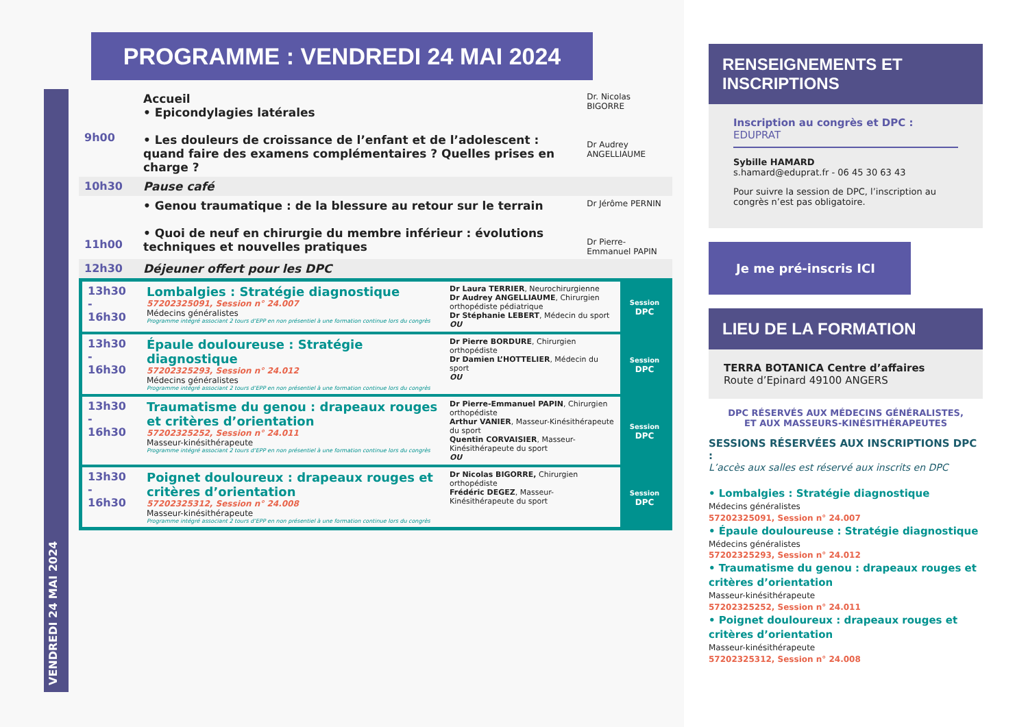PROGRAMME : VENDREDI 24 MAI 2024
VENDREDI 24 MAI 2024
| 9h00 | Accueil • Epicondylagies latérales • Les douleurs de croissance de l’enfant et de l’adolescent : quand faire des examens complémentaires ? Quelles prises en charge ? | Dr. Nicolas BIGORRE Dr Audrey ANGELLIAUME |
| 10h30 | Pause café | |
| 11h00 | • Genou traumatique : de la blessure au retour sur le terrain • Quoi de neuf en chirurgie du membre inférieur : évolutions techniques et nouvelles pratiques | Dr Jérôme PERNIN Dr Pierre-Emmanuel PAPIN |
| 12h30 | Déjeuner offert pour les DPC | |
| 13h30 - 16h30 | Lombalgies : Stratégie diagnostique 57202325091, Session n° 24.007 Médecins généralistes Programme intégré associant 2 tours d’EPP en non présentiel à une formation continue lors du congrès | Dr Laura TERRIER , Neurochirurgienne Dr Audrey ANGELLIAUME , Chirurgien orthopédiste pédiatrique Dr Stéphanie LEBERT , Médecin du sport OU | Session DPC |
| 13h30 - 16h30 | Épaule douloureuse : Stratégie diagnostique 57202325293, Session n° 24.012 Médecins généralistes Programme intégré associant 2 tours d’EPP en non présentiel à une formation continue lors du congrès | Dr Pierre BORDURE , Chirurgien orthopédiste Dr Damien L’HOTTELIER , Médecin du sport OU | Session DPC |
| 13h30 - 16h30 | Traumatisme du genou : drapeaux rouges et critères d’orientation 57202325252, Session n° 24.011 Masseur-kinésithérapeute Programme intégré associant 2 tours d’EPP en non présentiel à une formation continue lors du congrès | Dr Pierre-Emmanuel PAPIN , Chirurgien orthopédiste Arthur VANIER , Masseur-Kinésithérapeute du sport Quentin CORVAISIER , Masseur-Kinésithérapeute du sport OU | Session DPC |
| 13h30 - 16h30 | Poignet douloureux : drapeaux rouges et critères d’orientation 57202325312, Session n° 24.008 Masseur-kinésithérapeute Programme intégré associant 2 tours d’EPP en non présentiel à une formation continue lors du congrès | Dr Nicolas BIGORRE, Chirurgien orthopédiste Frédéric DEGEZ , Masseur-Kinésithérapeute du sport | Session DPC |
RENSEIGNEMENTS ET INSCRIPTIONS
Inscription au congrès et DPC :
EDUPRAT
Sybille HAMARD
s.hamard@eduprat.fr - 06 45 30 63 43
Pour suivre la session de DPC, l’inscription au congrès n’est pas obligatoire.
Je me pré-inscris ICI
LIEU DE LA FORMATION
TERRA BOTANICA Centre d’affaires
Route d’Epinard 49100 ANGERS
DPC RÉSERVÉS AUX MÉDECINS GÉNÉRALISTES,
ET AUX MASSEURS-KINÉSITHÉRAPEUTES
SESSIONS RÉSERVÉES AUX INSCRIPTIONS DPC :
L’accès aux salles est réservé aux inscrits en DPC
• Lombalgies : Stratégie diagnostique
Médecins généralistes
57202325091, Session n° 24.007
• Épaule douloureuse : Stratégie diagnostique
Médecins généralistes
57202325293, Session n° 24.012
• Traumatisme du genou : drapeaux rouges et critères d’orientation
Masseur-kinésithérapeute
57202325252, Session n° 24.011
• Poignet douloureux : drapeaux rouges et critères d’orientation
Masseur-kinésithérapeute
57202325312, Session n° 24.008